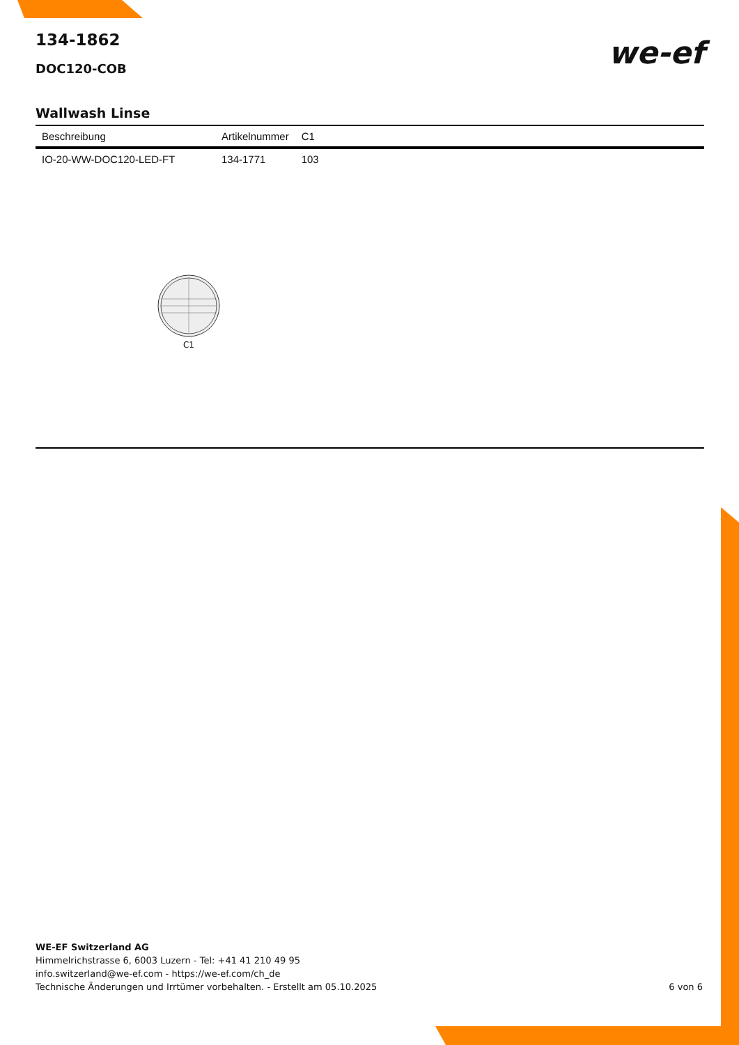134-1862
DOC120-COB
we-ef
Wallwash Linse
| Beschreibung | Artikelnummer | C1 |
| --- | --- | --- |
| IO-20-WW-DOC120-LED-FT | 134-1771 | 103 |
C1
WE-EF Switzerland AG
Himmelrichstrasse 6, 6003 Luzern - Tel: +41 41 210 49 95
info.switzerland@we-ef.com - https://we-ef.com/ch_de
Technische Änderungen und Irrtümer vorbehalten. - Erstellt am 05.10.2025
6 von 6